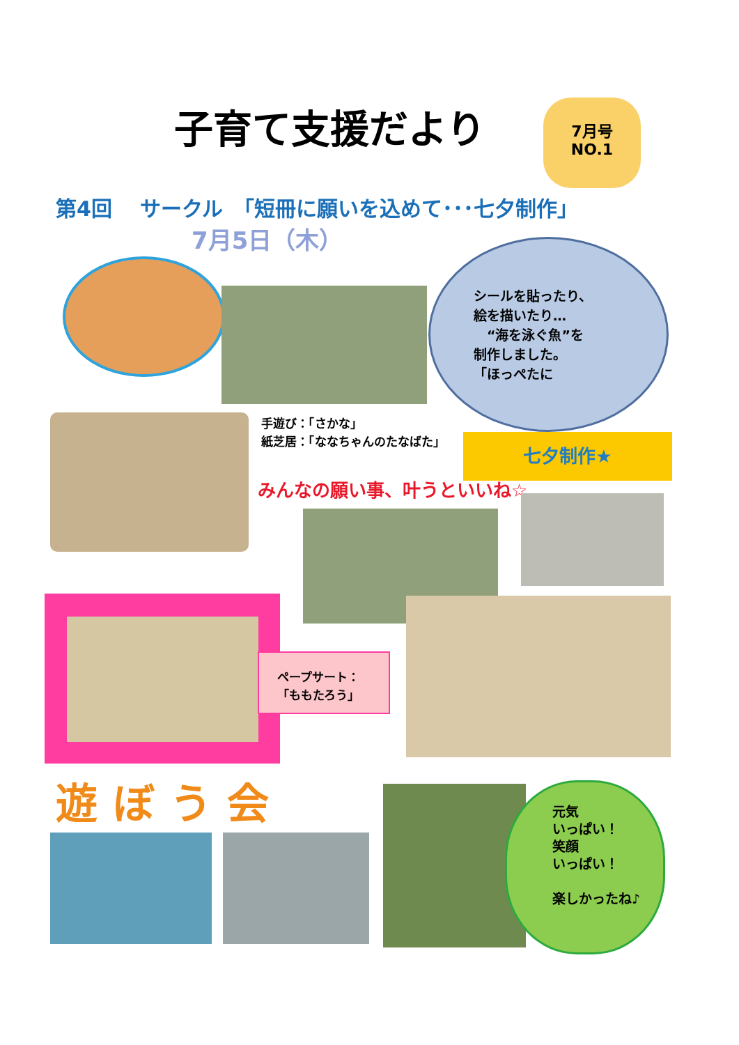子育て支援だより
7月号
NO.1
第4回　 サークル　「短冊に願いを込めて･･･七夕制作」
7月5日（木）
シールを貼ったり、
絵を描いたり…
　“海を泳ぐ魚”を
制作しました。
「ほっぺたに
手遊び：「さかな」
紙芝居：「ななちゃんのたなばた」
七夕制作★
みんなの願い事、叶うといいね☆
ペープサート：
「ももたろう」
遊ぼう会
元気
いっぱい！
笑顔
いっぱい！
楽しかったね♪